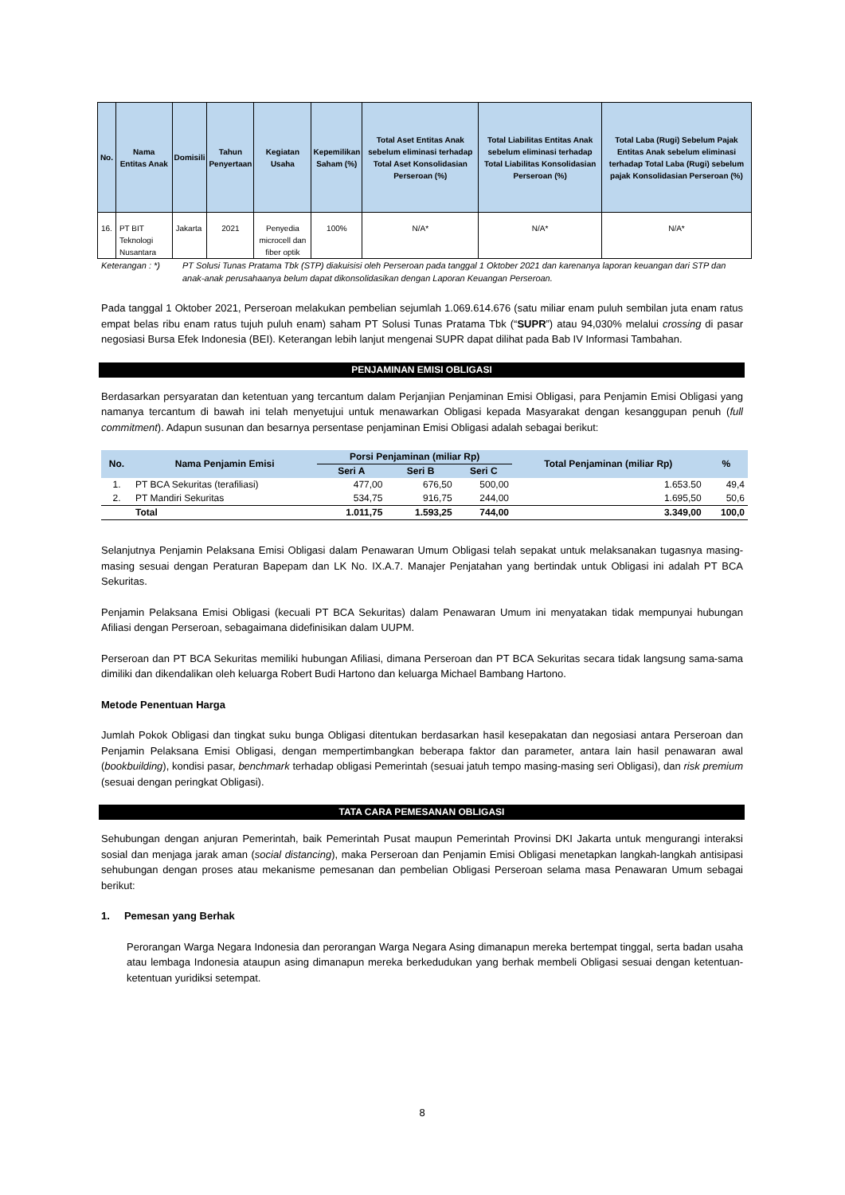| No. | Nama Entitas Anak | Domisili | Tahun Penyertaan | Kegiatan Usaha | Kepemilikan Saham (%) | Total Aset Entitas Anak sebelum eliminasi terhadap Total Aset Konsolidasian Perseroan (%) | Total Liabilitas Entitas Anak sebelum eliminasi terhadap Total Liabilitas Konsolidasian Perseroan (%) | Total Laba (Rugi) Sebelum Pajak Entitas Anak sebelum eliminasi terhadap Total Laba (Rugi) sebelum pajak Konsolidasian Perseroan (%) |
| --- | --- | --- | --- | --- | --- | --- | --- | --- |
| 16. | PT BIT Teknologi Nusantara | Jakarta | 2021 | Penyedia microcell dan fiber optik | 100% | N/A* | N/A* | N/A* |
Keterangan : *) PT Solusi Tunas Pratama Tbk (STP) diakuisisi oleh Perseroan pada tanggal 1 Oktober 2021 dan karenanya laporan keuangan dari STP dan anak-anak perusahaanya belum dapat dikonsolidasikan dengan Laporan Keuangan Perseroan.
Pada tanggal 1 Oktober 2021, Perseroan melakukan pembelian sejumlah 1.069.614.676 (satu miliar enam puluh sembilan juta enam ratus empat belas ribu enam ratus tujuh puluh enam) saham PT Solusi Tunas Pratama Tbk (“SUPR”) atau 94,030% melalui crossing di pasar negosiasi Bursa Efek Indonesia (BEI). Keterangan lebih lanjut mengenai SUPR dapat dilihat pada Bab IV Informasi Tambahan.
PENJAMINAN EMISI OBLIGASI
Berdasarkan persyaratan dan ketentuan yang tercantum dalam Perjanjian Penjaminan Emisi Obligasi, para Penjamin Emisi Obligasi yang namanya tercantum di bawah ini telah menyetujui untuk menawarkan Obligasi kepada Masyarakat dengan kesanggupan penuh (full commitment). Adapun susunan dan besarnya persentase penjaminan Emisi Obligasi adalah sebagai berikut:
| No. | Nama Penjamin Emisi | Porsi Penjaminan (miliar Rp) | | | Total Penjaminan (miliar Rp) | % |
| --- | --- | --- | --- | --- | --- | --- |
| | | Seri A | Seri B | Seri C | | |
| 1. | PT BCA Sekuritas (terafiliasi) | 477,00 | 676,50 | 500,00 | 1.653.50 | 49,4 |
| 2. | PT Mandiri Sekuritas | 534,75 | 916,75 | 244,00 | 1.695,50 | 50,6 |
| | Total | 1.011,75 | 1.593,25 | 744,00 | 3.349,00 | 100,0 |
Selanjutnya Penjamin Pelaksana Emisi Obligasi dalam Penawaran Umum Obligasi telah sepakat untuk melaksanakan tugasnya masing-masing sesuai dengan Peraturan Bapepam dan LK No. IX.A.7. Manajer Penjatahan yang bertindak untuk Obligasi ini adalah PT BCA Sekuritas.
Penjamin Pelaksana Emisi Obligasi (kecuali PT BCA Sekuritas) dalam Penawaran Umum ini menyatakan tidak mempunyai hubungan Afiliasi dengan Perseroan, sebagaimana didefinisikan dalam UUPM.
Perseroan dan PT BCA Sekuritas memiliki hubungan Afiliasi, dimana Perseroan dan PT BCA Sekuritas secara tidak langsung sama-sama dimiliki dan dikendalikan oleh keluarga Robert Budi Hartono dan keluarga Michael Bambang Hartono.
Metode Penentuan Harga
Jumlah Pokok Obligasi dan tingkat suku bunga Obligasi ditentukan berdasarkan hasil kesepakatan dan negosiasi antara Perseroan dan Penjamin Pelaksana Emisi Obligasi, dengan mempertimbangkan beberapa faktor dan parameter, antara lain hasil penawaran awal (bookbuilding), kondisi pasar, benchmark terhadap obligasi Pemerintah (sesuai jatuh tempo masing-masing seri Obligasi), dan risk premium (sesuai dengan peringkat Obligasi).
TATA CARA PEMESANAN OBLIGASI
Sehubungan dengan anjuran Pemerintah, baik Pemerintah Pusat maupun Pemerintah Provinsi DKI Jakarta untuk mengurangi interaksi sosial dan menjaga jarak aman (social distancing), maka Perseroan dan Penjamin Emisi Obligasi menetapkan langkah-langkah antisipasi sehubungan dengan proses atau mekanisme pemesanan dan pembelian Obligasi Perseroan selama masa Penawaran Umum sebagai berikut:
1. Pemesan yang Berhak
Perorangan Warga Negara Indonesia dan perorangan Warga Negara Asing dimanapun mereka bertempat tinggal, serta badan usaha atau lembaga Indonesia ataupun asing dimanapun mereka berkedudukan yang berhak membeli Obligasi sesuai dengan ketentuan-ketentuan yuridiksi setempat.
8